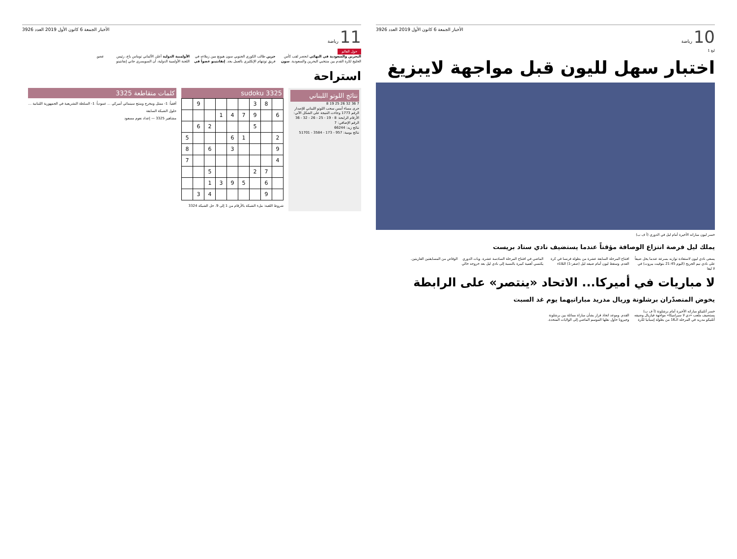10 رياضة الأخبار الجمعة 6 كانون الأول 2019 العدد 3926
ليغ 1
اختبار سهل لليون قبل مواجهة لايبزيغ
خسر ليون مباراته الأخيرة أمام ليل في الدوري (أ ف ب)
يملك ليل فرصة انتزاع الوصافة مؤقتاً عندما يستضيف نادي ستاد بريست
يسعى نادي ليون لاستعادة توازنه بسرعة عندما يحل ضيفاً على نادي نيم الجريح (اليوم 21:45 بتوقيت بيروت) في افتتاح المرحلة السابعة عشرة من بطولة فرنسا في كرة القدم. وسقط ليون أمام ضيفه ليل (صفر-1) الثلاثاء الماضي في افتتاح المرحلة السادسة عشرة. وبات الدوري يكتسي أهمية كبيرة بالنسبة إلى نادي ليل بعد خروجه خالي الوفاض من المسابقتين القاريتين.
لا ليغا
لا مباريات في أميركا... الاتحاد «ينتصر» على الرابطة
يخوض المتصدّران برشلونة وريال مدريد مباراتيهما يوم غد السبت
خسر أتلتيكو مباراته الأخيرة أمام برشلونة (أ ف ب)
يستضيف ملعب «دي لا سيراميكا» مواجهة فياريال وضيفه أتلتيكو مدريد في المرحلة الـ16 من بطولة إسبانيا لكرة القدم. وموعد اتخاذ قرار بشأن مباراة مماثلة بين برشلونة وجيرونا حاول نقلها الموسم الماضي إلى الولايات المتحدة.
11 رياضة الأخبار الجمعة 6 كانون الأول 2019 العدد 3926
حول العالم
البحرين والسعودية في النهائي انحصر لقب كأس الخليج لكرة القدم بين منتخبي البحرين والسعودية. سون حزين طالب الكوري الجنوبي سون هيونغ مين زملاءه في فريق توتنهام الإنكليزي بالعمل بجد. إنفانتينو عضواً في الأولمبية الدولية أعلن الألماني توماس باخ، رئيس اللجنة الأولمبية الدولية، أن السويسري جاني إنفانتينو عضو.
استراحة
نتائج اللوتو اللبناني
7 36 32 26 25 19 8
جرى مساء أمس سحب اللوتو اللبناني للإصدار الرقم 1773 وجاءت النتيجة على الشكل الآتي: الأرقام الرابحة: 8 - 19 - 25 - 26 - 32 - 36 الرقم الإضافي: 7
نتائج زيد: 66244
نتائج يومية: 957 - 173 - 3584 - 51701
sudoku 3325
| | 8 | 3 | | | | | 9 | |
| 6 | | 9 | 7 | 4 | 1 | | | |
| | | 5 | | | | 2 | 6 | |
| 2 | | | 1 | 6 | | | | 5 |
| 9 | | | | 3 | | 6 | | 8 |
| 4 | | | | | | | | 7 |
| | 7 | 2 | | | | 5 | | |
| | 6 | | 5 | 9 | 3 | 1 | | |
| | 9 | | | | | 4 | 3 | |
شروط اللعبة: ملء الشبكة بالأرقام من 1 إلى 9. حل الشبكة 3324
كلمات متقاطعة 3325
أفقياً: 1- ممثل ومخرج ومنتج سينمائي أميركي ... عمودياً: 1- السلطة التشريعية في الجمهورية اللبنانية ...
حلول الشبكة السابقة
مشاهير 3325 — إعداد نعوم مسعود